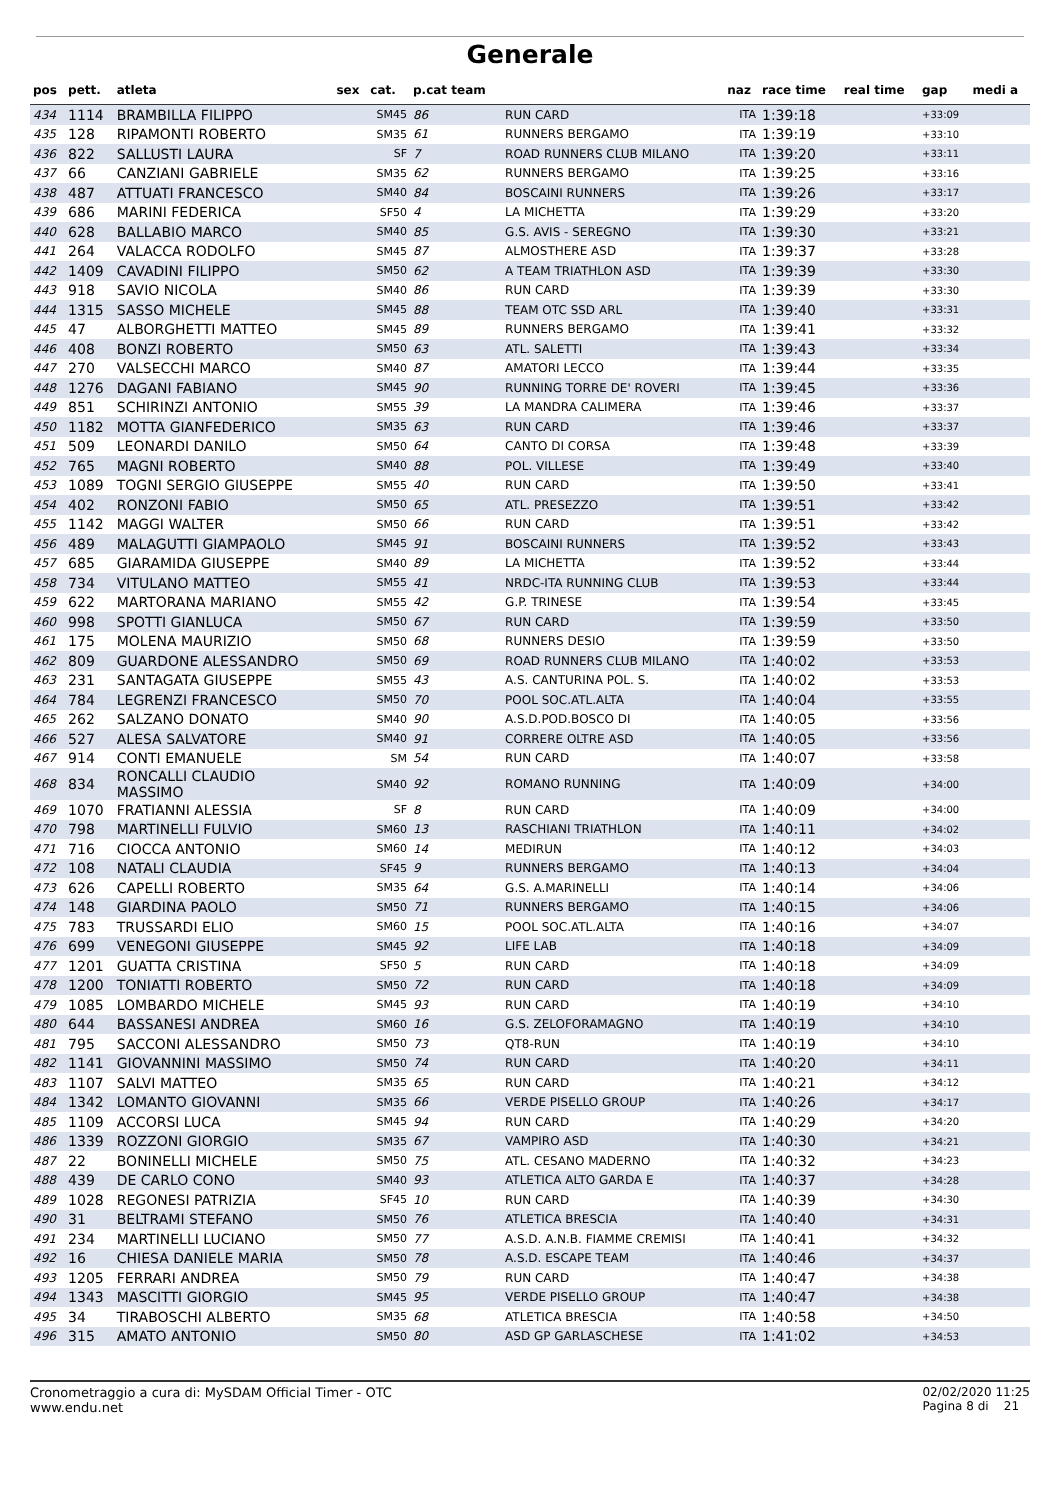Generale
| pos | pett. | atleta | sex | cat. | p.cat team | | naz | race time | real time | gap | medi a |
| --- | --- | --- | --- | --- | --- | --- | --- | --- | --- | --- | --- |
| 434 | 1114 | BRAMBILLA FILIPPO | | SM45 | 86 | RUN CARD | ITA | 1:39:18 | | +33:09 | |
| 435 | 128 | RIPAMONTI ROBERTO | | SM35 | 61 | RUNNERS BERGAMO | ITA | 1:39:19 | | +33:10 | |
| 436 | 822 | SALLUSTI LAURA | | SF | 7 | ROAD RUNNERS CLUB MILANO | ITA | 1:39:20 | | +33:11 | |
| 437 | 66 | CANZIANI GABRIELE | | SM35 | 62 | RUNNERS BERGAMO | ITA | 1:39:25 | | +33:16 | |
| 438 | 487 | ATTUATI FRANCESCO | | SM40 | 84 | BOSCAINI RUNNERS | ITA | 1:39:26 | | +33:17 | |
| 439 | 686 | MARINI FEDERICA | | SF50 | 4 | LA MICHETTA | ITA | 1:39:29 | | +33:20 | |
| 440 | 628 | BALLABIO MARCO | | SM40 | 85 | G.S. AVIS - SEREGNO | ITA | 1:39:30 | | +33:21 | |
| 441 | 264 | VALACCA RODOLFO | | SM45 | 87 | ALMOSTHERE ASD | ITA | 1:39:37 | | +33:28 | |
| 442 | 1409 | CAVADINI FILIPPO | | SM50 | 62 | A TEAM TRIATHLON ASD | ITA | 1:39:39 | | +33:30 | |
| 443 | 918 | SAVIO NICOLA | | SM40 | 86 | RUN CARD | ITA | 1:39:39 | | +33:30 | |
| 444 | 1315 | SASSO MICHELE | | SM45 | 88 | TEAM OTC SSD ARL | ITA | 1:39:40 | | +33:31 | |
| 445 | 47 | ALBORGHETTI MATTEO | | SM45 | 89 | RUNNERS BERGAMO | ITA | 1:39:41 | | +33:32 | |
| 446 | 408 | BONZI ROBERTO | | SM50 | 63 | ATL. SALETTI | ITA | 1:39:43 | | +33:34 | |
| 447 | 270 | VALSECCHI MARCO | | SM40 | 87 | AMATORI LECCO | ITA | 1:39:44 | | +33:35 | |
| 448 | 1276 | DAGANI FABIANO | | SM45 | 90 | RUNNING TORRE DE' ROVERI | ITA | 1:39:45 | | +33:36 | |
| 449 | 851 | SCHIRINZI ANTONIO | | SM55 | 39 | LA MANDRA CALIMERA | ITA | 1:39:46 | | +33:37 | |
| 450 | 1182 | MOTTA GIANFEDERICO | | SM35 | 63 | RUN CARD | ITA | 1:39:46 | | +33:37 | |
| 451 | 509 | LEONARDI DANILO | | SM50 | 64 | CANTO DI CORSA | ITA | 1:39:48 | | +33:39 | |
| 452 | 765 | MAGNI ROBERTO | | SM40 | 88 | POL. VILLESE | ITA | 1:39:49 | | +33:40 | |
| 453 | 1089 | TOGNI SERGIO GIUSEPPE | | SM55 | 40 | RUN CARD | ITA | 1:39:50 | | +33:41 | |
| 454 | 402 | RONZONI FABIO | | SM50 | 65 | ATL. PRESEZZO | ITA | 1:39:51 | | +33:42 | |
| 455 | 1142 | MAGGI WALTER | | SM50 | 66 | RUN CARD | ITA | 1:39:51 | | +33:42 | |
| 456 | 489 | MALAGUTTI GIAMPAOLO | | SM45 | 91 | BOSCAINI RUNNERS | ITA | 1:39:52 | | +33:43 | |
| 457 | 685 | GIARAMIDA GIUSEPPE | | SM40 | 89 | LA MICHETTA | ITA | 1:39:52 | | +33:44 | |
| 458 | 734 | VITULANO MATTEO | | SM55 | 41 | NRDC-ITA RUNNING CLUB | ITA | 1:39:53 | | +33:44 | |
| 459 | 622 | MARTORANA MARIANO | | SM55 | 42 | G.P. TRINESE | ITA | 1:39:54 | | +33:45 | |
| 460 | 998 | SPOTTI GIANLUCA | | SM50 | 67 | RUN CARD | ITA | 1:39:59 | | +33:50 | |
| 461 | 175 | MOLENA MAURIZIO | | SM50 | 68 | RUNNERS DESIO | ITA | 1:39:59 | | +33:50 | |
| 462 | 809 | GUARDONE ALESSANDRO | | SM50 | 69 | ROAD RUNNERS CLUB MILANO | ITA | 1:40:02 | | +33:53 | |
| 463 | 231 | SANTAGATA GIUSEPPE | | SM55 | 43 | A.S. CANTURINA POL. S. | ITA | 1:40:02 | | +33:53 | |
| 464 | 784 | LEGRENZI FRANCESCO | | SM50 | 70 | POOL SOC.ATL.ALTA | ITA | 1:40:04 | | +33:55 | |
| 465 | 262 | SALZANO DONATO | | SM40 | 90 | A.S.D.POD.BOSCO DI | ITA | 1:40:05 | | +33:56 | |
| 466 | 527 | ALESA SALVATORE | | SM40 | 91 | CORRERE OLTRE ASD | ITA | 1:40:05 | | +33:56 | |
| 467 | 914 | CONTI EMANUELE | | SM | 54 | RUN CARD | ITA | 1:40:07 | | +33:58 | |
| 468 | 834 | RONCALLI CLAUDIO MASSIMO | | SM40 | 92 | ROMANO RUNNING | ITA | 1:40:09 | | +34:00 | |
| 469 | 1070 | FRATIANNI ALESSIA | | SF | 8 | RUN CARD | ITA | 1:40:09 | | +34:00 | |
| 470 | 798 | MARTINELLI FULVIO | | SM60 | 13 | RASCHIANI TRIATHLON | ITA | 1:40:11 | | +34:02 | |
| 471 | 716 | CIOCCA ANTONIO | | SM60 | 14 | MEDIRUN | ITA | 1:40:12 | | +34:03 | |
| 472 | 108 | NATALI CLAUDIA | | SF45 | 9 | RUNNERS BERGAMO | ITA | 1:40:13 | | +34:04 | |
| 473 | 626 | CAPELLI ROBERTO | | SM35 | 64 | G.S. A.MARINELLI | ITA | 1:40:14 | | +34:06 | |
| 474 | 148 | GIARDINA PAOLO | | SM50 | 71 | RUNNERS BERGAMO | ITA | 1:40:15 | | +34:06 | |
| 475 | 783 | TRUSSARDI ELIO | | SM60 | 15 | POOL SOC.ATL.ALTA | ITA | 1:40:16 | | +34:07 | |
| 476 | 699 | VENEGONI GIUSEPPE | | SM45 | 92 | LIFE LAB | ITA | 1:40:18 | | +34:09 | |
| 477 | 1201 | GUATTA CRISTINA | | SF50 | 5 | RUN CARD | ITA | 1:40:18 | | +34:09 | |
| 478 | 1200 | TONIATTI ROBERTO | | SM50 | 72 | RUN CARD | ITA | 1:40:18 | | +34:09 | |
| 479 | 1085 | LOMBARDO MICHELE | | SM45 | 93 | RUN CARD | ITA | 1:40:19 | | +34:10 | |
| 480 | 644 | BASSANESI ANDREA | | SM60 | 16 | G.S. ZELOFORAMAGNO | ITA | 1:40:19 | | +34:10 | |
| 481 | 795 | SACCONI ALESSANDRO | | SM50 | 73 | QT8-RUN | ITA | 1:40:19 | | +34:10 | |
| 482 | 1141 | GIOVANNINI MASSIMO | | SM50 | 74 | RUN CARD | ITA | 1:40:20 | | +34:11 | |
| 483 | 1107 | SALVI MATTEO | | SM35 | 65 | RUN CARD | ITA | 1:40:21 | | +34:12 | |
| 484 | 1342 | LOMANTO GIOVANNI | | SM35 | 66 | VERDE PISELLO GROUP | ITA | 1:40:26 | | +34:17 | |
| 485 | 1109 | ACCORSI LUCA | | SM45 | 94 | RUN CARD | ITA | 1:40:29 | | +34:20 | |
| 486 | 1339 | ROZZONI GIORGIO | | SM35 | 67 | VAMPIRO ASD | ITA | 1:40:30 | | +34:21 | |
| 487 | 22 | BONINELLI MICHELE | | SM50 | 75 | ATL. CESANO MADERNO | ITA | 1:40:32 | | +34:23 | |
| 488 | 439 | DE CARLO CONO | | SM40 | 93 | ATLETICA ALTO GARDA E | ITA | 1:40:37 | | +34:28 | |
| 489 | 1028 | REGONESI PATRIZIA | | SF45 | 10 | RUN CARD | ITA | 1:40:39 | | +34:30 | |
| 490 | 31 | BELTRAMI STEFANO | | SM50 | 76 | ATLETICA BRESCIA | ITA | 1:40:40 | | +34:31 | |
| 491 | 234 | MARTINELLI LUCIANO | | SM50 | 77 | A.S.D. A.N.B. FIAMME CREMISI | ITA | 1:40:41 | | +34:32 | |
| 492 | 16 | CHIESA DANIELE MARIA | | SM50 | 78 | A.S.D. ESCAPE TEAM | ITA | 1:40:46 | | +34:37 | |
| 493 | 1205 | FERRARI ANDREA | | SM50 | 79 | RUN CARD | ITA | 1:40:47 | | +34:38 | |
| 494 | 1343 | MASCITTI GIORGIO | | SM45 | 95 | VERDE PISELLO GROUP | ITA | 1:40:47 | | +34:38 | |
| 495 | 34 | TIRABOSCHI ALBERTO | | SM35 | 68 | ATLETICA BRESCIA | ITA | 1:40:58 | | +34:50 | |
| 496 | 315 | AMATO ANTONIO | | SM50 | 80 | ASD GP GARLASCHESE | ITA | 1:41:02 | | +34:53 | |
Cronometraggio a cura di: MySDAM Official Timer - OTC
www.endu.net
02/02/2020 11:25
Pagina 8 di 21